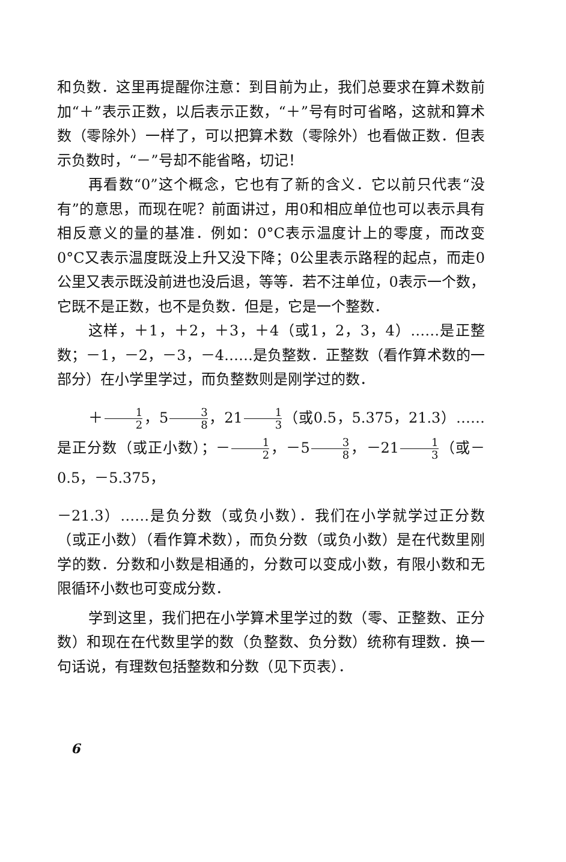和负数．这里再提醒你注意：到目前为止，我们总要求在算术数前加“＋”表示正数，以后表示正数，“＋”号有时可省略，这就和算术数（零除外）一样了，可以把算术数（零除外）也看做正数．但表示负数时，“－”号却不能省略，切记！
再看数“0”这个概念，它也有了新的含义．它以前只代表“没有”的意思，而现在呢？前面讲过，用0和相应单位也可以表示具有相反意义的量的基准．例如：0°C表示温度计上的零度，而改变0°C又表示温度既没上升又没下降；0公里表示路程的起点，而走0公里又表示既没前进也没后退，等等．若不注单位，0表示一个数，它既不是正数，也不是负数．但是，它是一个整数．
这样，＋1，＋2，＋3，＋4（或1，2，3，4）……是正整数；－1，－2，－3，－4……是负整数．正整数（看作算术数的一部分）在小学里学过，而负整数则是刚学过的数．
＋1 2，53 8，211 3（或0.5，5.375，21.3）……是正分数（或正小数）；－1 2，－53 8，－211 3（或－0.5，－5.375，
－21.3）……是负分数（或负小数）．我们在小学就学过正分数（或正小数）（看作算术数），而负分数（或负小数）是在代数里刚学的数．分数和小数是相通的，分数可以变成小数，有限小数和无限循环小数也可变成分数．
学到这里，我们把在小学算术里学过的数（零、正整数、正分数）和现在在代数里学的数（负整数、负分数）统称有理数．换一句话说，有理数包括整数和分数（见下页表）．
6